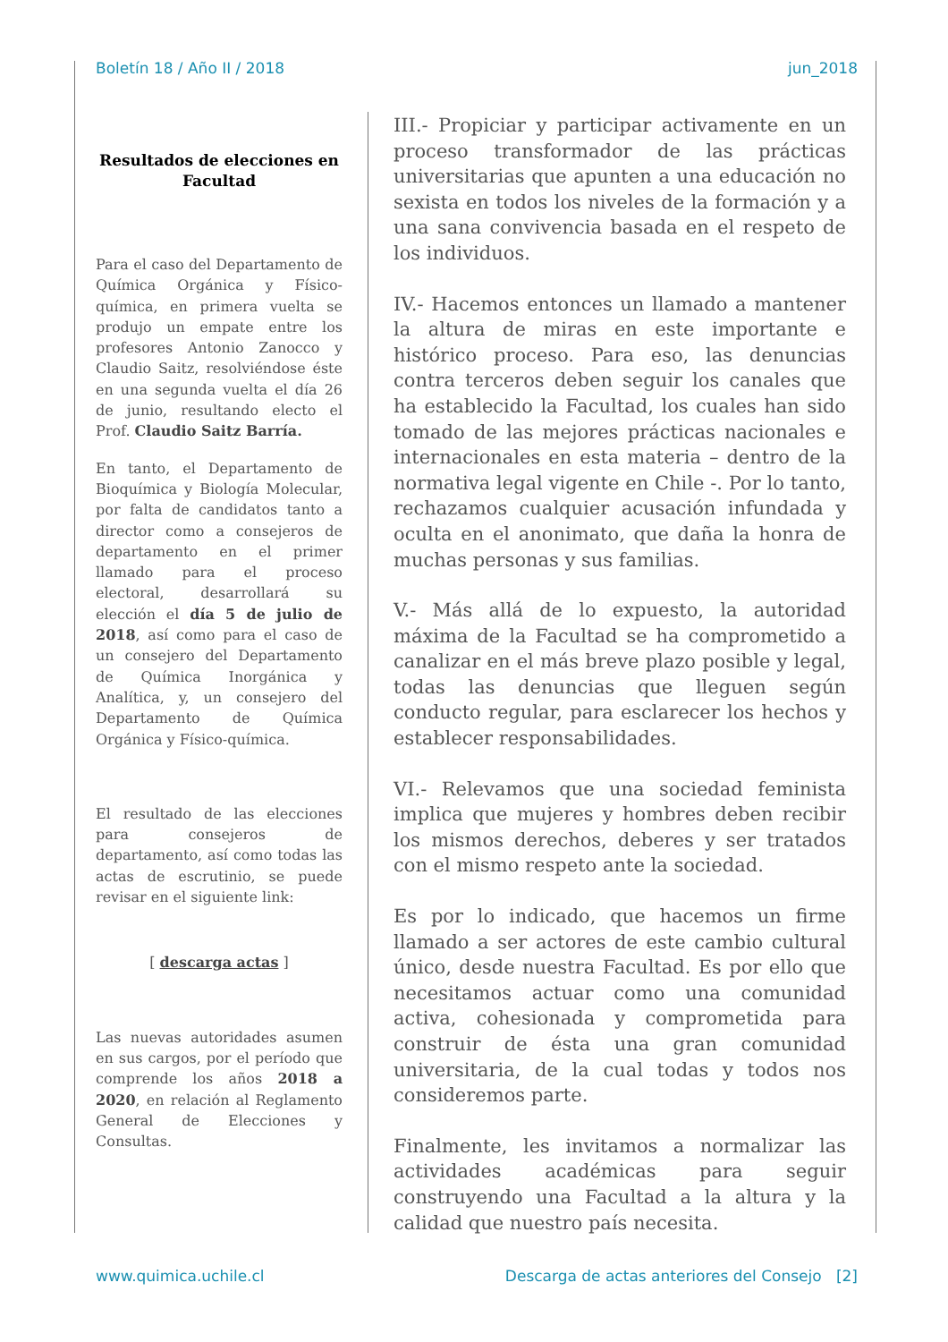Boletín 18 / Año II / 2018 jun_2018
Resultados de elecciones en Facultad
Para el caso del Departamento de Química Orgánica y Físico-química, en primera vuelta se produjo un empate entre los profesores Antonio Zanocco y Claudio Saitz, resolviéndose éste en una segunda vuelta el día 26 de junio, resultando electo el Prof. Claudio Saitz Barría.
En tanto, el Departamento de Bioquímica y Biología Molecular, por falta de candidatos tanto a director como a consejeros de departamento en el primer llamado para el proceso electoral, desarrollará su elección el día 5 de julio de 2018, así como para el caso de un consejero del Departamento de Química Inorgánica y Analítica, y, un consejero del Departamento de Química Orgánica y Físico-química.
El resultado de las elecciones para consejeros de departamento, así como todas las actas de escrutinio, se puede revisar en el siguiente link:
[ descarga actas ]
Las nuevas autoridades asumen en sus cargos, por el período que comprende los años 2018 a 2020, en relación al Reglamento General de Elecciones y Consultas.
III.- Propiciar y participar activamente en un proceso transformador de las prácticas universitarias que apunten a una educación no sexista en todos los niveles de la formación y a una sana convivencia basada en el respeto de los individuos.
IV.- Hacemos entonces un llamado a mantener la altura de miras en este importante e histórico proceso. Para eso, las denuncias contra terceros deben seguir los canales que ha establecido la Facultad, los cuales han sido tomado de las mejores prácticas nacionales e internacionales en esta materia – dentro de la normativa legal vigente en Chile -. Por lo tanto, rechazamos cualquier acusación infundada y oculta en el anonimato, que daña la honra de muchas personas y sus familias.
V.- Más allá de lo expuesto, la autoridad máxima de la Facultad se ha comprometido a canalizar en el más breve plazo posible y legal, todas las denuncias que lleguen según conducto regular, para esclarecer los hechos y establecer responsabilidades.
VI.- Relevamos que una sociedad feminista implica que mujeres y hombres deben recibir los mismos derechos, deberes y ser tratados con el mismo respeto ante la sociedad.
Es por lo indicado, que hacemos un firme llamado a ser actores de este cambio cultural único, desde nuestra Facultad. Es por ello que necesitamos actuar como una comunidad activa, cohesionada y comprometida para construir de ésta una gran comunidad universitaria, de la cual todas y todos nos consideremos parte.
Finalmente, les invitamos a normalizar las actividades académicas para seguir construyendo una Facultad a la altura y la calidad que nuestro país necesita.
www.quimica.uchile.cl Descarga de actas anteriores del Consejo [2]